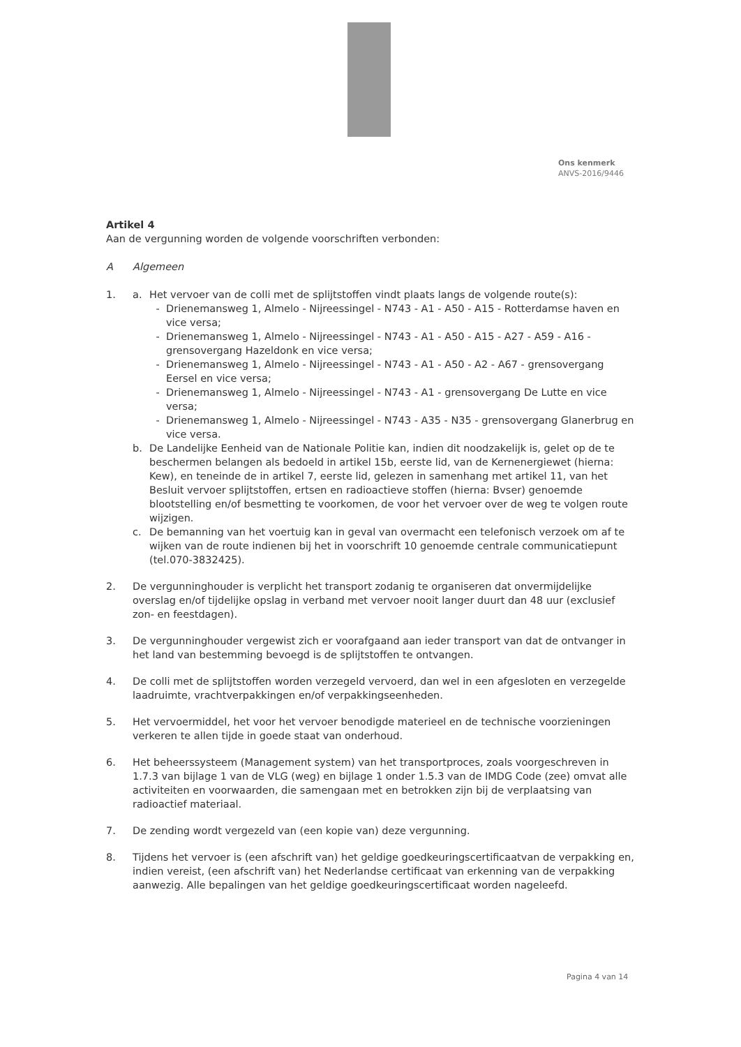Ons kenmerk
ANVS-2016/9446
Artikel 4
Aan de vergunning worden de volgende voorschriften verbonden:
A Algemeen
1. a. Het vervoer van de colli met de splijtstoffen vindt plaats langs de volgende route(s):
- Drienemansweg 1, Almelo - Nijreessingel - N743 - A1 - A50 - A15 - Rotterdamse haven en vice versa;
- Drienemansweg 1, Almelo - Nijreessingel - N743 - A1 - A50 - A15 - A27 - A59 - A16 - grensovergang Hazeldonk en vice versa;
- Drienemansweg 1, Almelo - Nijreessingel - N743 - A1 - A50 - A2 - A67 - grensovergang Eersel en vice versa;
- Drienemansweg 1, Almelo - Nijreessingel - N743 - A1 - grensovergang De Lutte en vice versa;
- Drienemansweg 1, Almelo - Nijreessingel - N743 - A35 - N35 - grensovergang Glanerbrug en vice versa.
b. De Landelijke Eenheid van de Nationale Politie kan, indien dit noodzakelijk is, gelet op de te beschermen belangen als bedoeld in artikel 15b, eerste lid, van de Kernenergiewet (hierna: Kew), en teneinde de in artikel 7, eerste lid, gelezen in samenhang met artikel 11, van het Besluit vervoer splijtstoffen, ertsen en radioactieve stoffen (hierna: Bvser) genoemde blootstelling en/of besmetting te voorkomen, de voor het vervoer over de weg te volgen route wijzigen.
c. De bemanning van het voertuig kan in geval van overmacht een telefonisch verzoek om af te wijken van de route indienen bij het in voorschrift 10 genoemde centrale communicatiepunt (tel.070-3832425).
2. De vergunninghouder is verplicht het transport zodanig te organiseren dat onvermijdelijke overslag en/of tijdelijke opslag in verband met vervoer nooit langer duurt dan 48 uur (exclusief zon- en feestdagen).
3. De vergunninghouder vergewist zich er voorafgaand aan ieder transport van dat de ontvanger in het land van bestemming bevoegd is de splijtstoffen te ontvangen.
4. De colli met de splijtstoffen worden verzegeld vervoerd, dan wel in een afgesloten en verzegelde laadruimte, vrachtverpakkingen en/of verpakkingseenheden.
5. Het vervoermiddel, het voor het vervoer benodigde materieel en de technische voorzieningen verkeren te allen tijde in goede staat van onderhoud.
6. Het beheerssysteem (Management system) van het transportproces, zoals voorgeschreven in 1.7.3 van bijlage 1 van de VLG (weg) en bijlage 1 onder 1.5.3 van de IMDG Code (zee) omvat alle activiteiten en voorwaarden, die samengaan met en betrokken zijn bij de verplaatsing van radioactief materiaal.
7. De zending wordt vergezeld van (een kopie van) deze vergunning.
8. Tijdens het vervoer is (een afschrift van) het geldige goedkeuringscertificaatvan de verpakking en, indien vereist, (een afschrift van) het Nederlandse certificaat van erkenning van de verpakking aanwezig. Alle bepalingen van het geldige goedkeuringscertificaat worden nageleefd.
Pagina 4 van 14